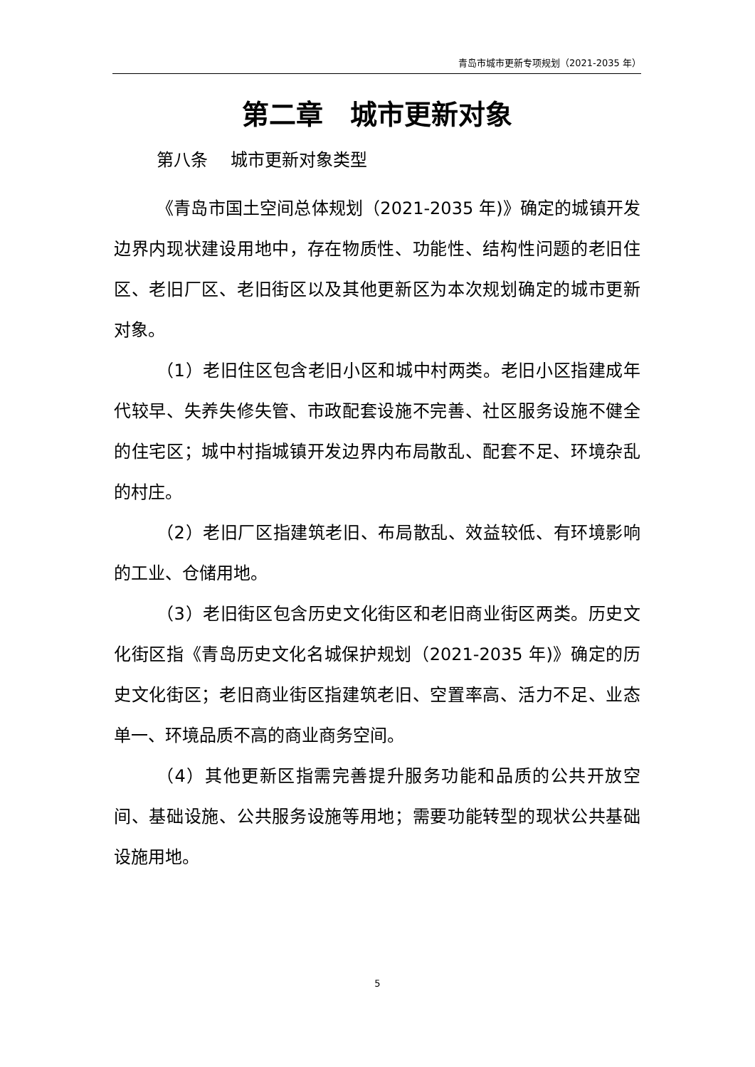青岛市城市更新专项规划（2021-2035 年）
第二章　城市更新对象
第八条　 城市更新对象类型
《青岛市国土空间总体规划（2021-2035 年)》确定的城镇开发边界内现状建设用地中，存在物质性、功能性、结构性问题的老旧住区、老旧厂区、老旧街区以及其他更新区为本次规划确定的城市更新对象。
（1）老旧住区包含老旧小区和城中村两类。老旧小区指建成年代较早、失养失修失管、市政配套设施不完善、社区服务设施不健全的住宅区；城中村指城镇开发边界内布局散乱、配套不足、环境杂乱的村庄。
（2）老旧厂区指建筑老旧、布局散乱、效益较低、有环境影响的工业、仓储用地。
（3）老旧街区包含历史文化街区和老旧商业街区两类。历史文化街区指《青岛历史文化名城保护规划（2021-2035 年)》确定的历史文化街区；老旧商业街区指建筑老旧、空置率高、活力不足、业态单一、环境品质不高的商业商务空间。
（4）其他更新区指需完善提升服务功能和品质的公共开放空间、基础设施、公共服务设施等用地；需要功能转型的现状公共基础设施用地。
5